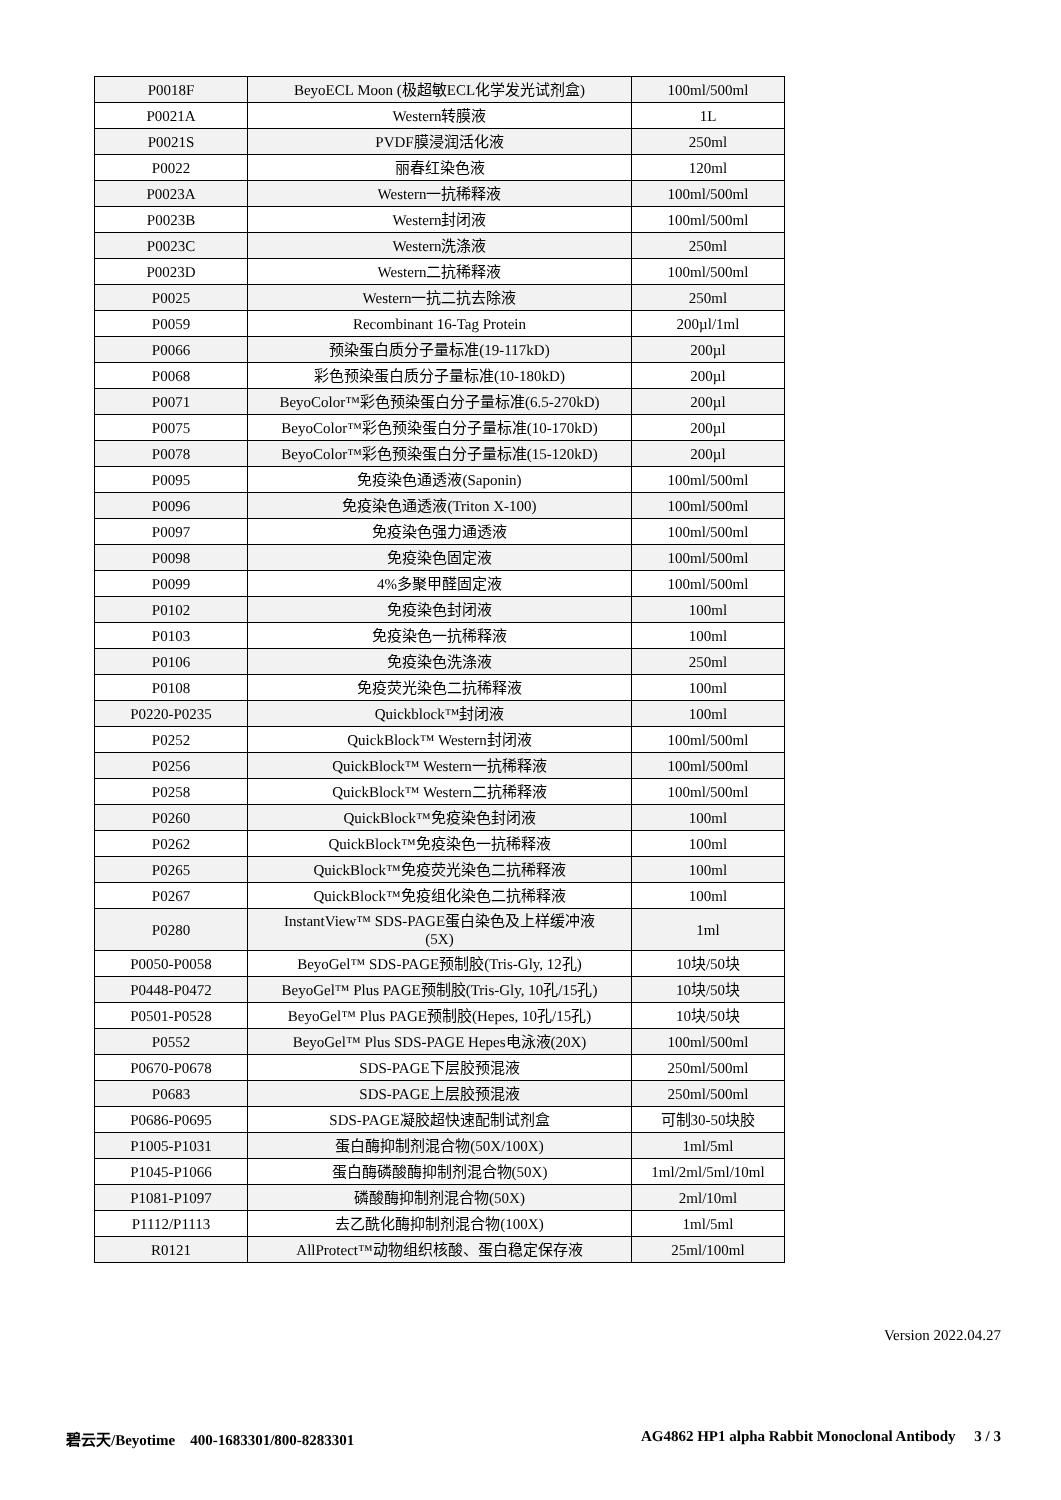| P0018F | BeyoECL Moon (极超敏ECL化学发光试剂盒) | 100ml/500ml |
| P0021A | Western转膜液 | 1L |
| P0021S | PVDF膜浸润活化液 | 250ml |
| P0022 | 丽春红染色液 | 120ml |
| P0023A | Western一抗稀释液 | 100ml/500ml |
| P0023B | Western封闭液 | 100ml/500ml |
| P0023C | Western洗涤液 | 250ml |
| P0023D | Western二抗稀释液 | 100ml/500ml |
| P0025 | Western一抗二抗去除液 | 250ml |
| P0059 | Recombinant 16-Tag Protein | 200µl/1ml |
| P0066 | 预染蛋白质分子量标准(19-117kD) | 200µl |
| P0068 | 彩色预染蛋白质分子量标准(10-180kD) | 200µl |
| P0071 | BeyoColor™彩色预染蛋白分子量标准(6.5-270kD) | 200µl |
| P0075 | BeyoColor™彩色预染蛋白分子量标准(10-170kD) | 200µl |
| P0078 | BeyoColor™彩色预染蛋白分子量标准(15-120kD) | 200µl |
| P0095 | 免疫染色通透液(Saponin) | 100ml/500ml |
| P0096 | 免疫染色通透液(Triton X-100) | 100ml/500ml |
| P0097 | 免疫染色强力通透液 | 100ml/500ml |
| P0098 | 免疫染色固定液 | 100ml/500ml |
| P0099 | 4%多聚甲醛固定液 | 100ml/500ml |
| P0102 | 免疫染色封闭液 | 100ml |
| P0103 | 免疫染色一抗稀释液 | 100ml |
| P0106 | 免疫染色洗涤液 | 250ml |
| P0108 | 免疫荧光染色二抗稀释液 | 100ml |
| P0220-P0235 | Quickblock™封闭液 | 100ml |
| P0252 | QuickBlock™ Western封闭液 | 100ml/500ml |
| P0256 | QuickBlock™ Western一抗稀释液 | 100ml/500ml |
| P0258 | QuickBlock™ Western二抗稀释液 | 100ml/500ml |
| P0260 | QuickBlock™免疫染色封闭液 | 100ml |
| P0262 | QuickBlock™免疫染色一抗稀释液 | 100ml |
| P0265 | QuickBlock™免疫荧光染色二抗稀释液 | 100ml |
| P0267 | QuickBlock™免疫组化染色二抗稀释液 | 100ml |
| P0280 | InstantView™ SDS-PAGE蛋白染色及上样缓冲液 (5X) | 1ml |
| P0050-P0058 | BeyoGel™ SDS-PAGE预制胶(Tris-Gly, 12孔) | 10块/50块 |
| P0448-P0472 | BeyoGel™ Plus PAGE预制胶(Tris-Gly, 10孔/15孔) | 10块/50块 |
| P0501-P0528 | BeyoGel™ Plus PAGE预制胶(Hepes, 10孔/15孔) | 10块/50块 |
| P0552 | BeyoGel™ Plus SDS-PAGE Hepes电泳液(20X) | 100ml/500ml |
| P0670-P0678 | SDS-PAGE下层胶预混液 | 250ml/500ml |
| P0683 | SDS-PAGE上层胶预混液 | 250ml/500ml |
| P0686-P0695 | SDS-PAGE凝胶超快速配制试剂盒 | 可制30-50块胶 |
| P1005-P1031 | 蛋白酶抑制剂混合物(50X/100X) | 1ml/5ml |
| P1045-P1066 | 蛋白酶磷酸酶抑制剂混合物(50X) | 1ml/2ml/5ml/10ml |
| P1081-P1097 | 磷酸酶抑制剂混合物(50X) | 2ml/10ml |
| P1112/P1113 | 去乙酰化酶抑制剂混合物(100X) | 1ml/5ml |
| R0121 | AllProtect™动物组织核酸、蛋白稳定保存液 | 25ml/100ml |
Version 2022.04.27
碧云天/Beyotime 400-1683301/800-8283301 AG4862 HP1 alpha Rabbit Monoclonal Antibody 3 / 3